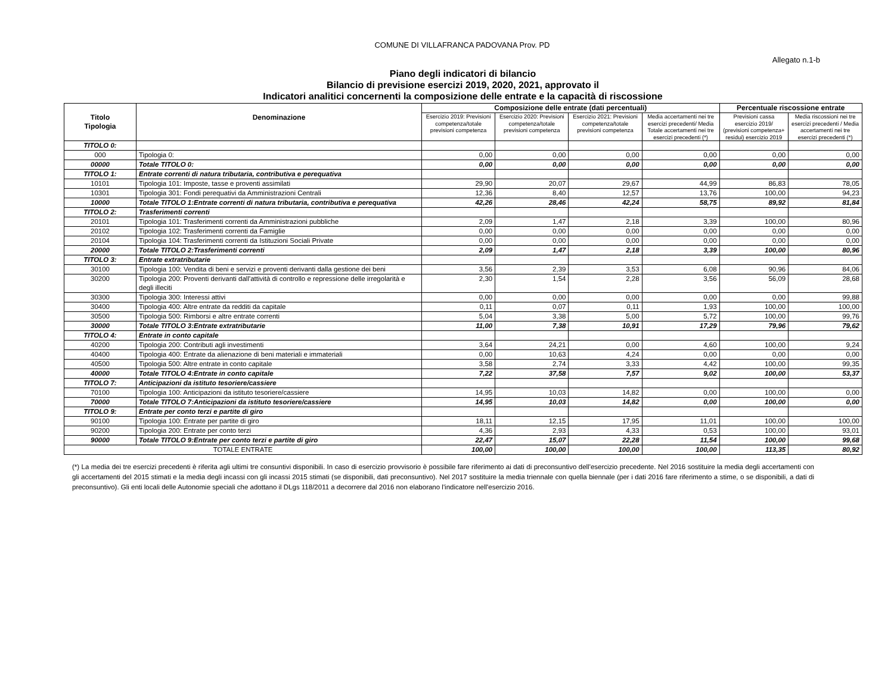COMUNE DI VILLAFRANCA PADOVANA Prov. PD
Allegato n.1-b
Piano degli indicatori di bilancio
Bilancio di previsione esercizi 2019, 2020, 2021, approvato il
Indicatori analitici concernenti la composizione delle entrate e la capacità di riscossione
| Titolo Tipologia | Denominazione | Composizione delle entrate (dati percentuali) | | | | Percentuale riscossione entrate | |
| --- | --- | --- | --- | --- | --- | --- | --- |
| | | Esercizio 2019: Previsioni competenza/totale previsioni competenza | Esercizio 2020: Previsioni competenza/totale previsioni competenza | Esercizio 2021: Previsioni competenza/totale previsioni competenza | Media accertamenti nei tre esercizi precedenti/ Media Totale accertamenti nei tre esercizi precedenti (*) | Previsioni cassa esercizio 2019/ (previsioni competenza+ residui) esercizio 2019 | Media riscossioni nei tre esercizi precedenti / Media accertamenti nei tre esercizi precedenti (*) |
| TITOLO 0: | | | | | | | |
| 000 | Tipologia 0: | 0,00 | 0,00 | 0,00 | 0,00 | 0,00 | 0,00 |
| 00000 | Totale TITOLO 0: | 0,00 | 0,00 | 0,00 | 0,00 | 0,00 | 0,00 |
| TITOLO 1: | Entrate correnti di natura tributaria, contributiva e perequativa | | | | | | |
| 10101 | Tipologia 101: Imposte, tasse e proventi assimilati | 29,90 | 20,07 | 29,67 | 44,99 | 86,83 | 78,05 |
| 10301 | Tipologia 301: Fondi perequativi da Amministrazioni Centrali | 12,36 | 8,40 | 12,57 | 13,76 | 100,00 | 94,23 |
| 10000 | Totale TITOLO 1:Entrate correnti di natura tributaria, contributiva e perequativa | 42,26 | 28,46 | 42,24 | 58,75 | 89,92 | 81,84 |
| TITOLO 2: | Trasferimenti correnti | | | | | | |
| 20101 | Tipologia 101: Trasferimenti correnti da Amministrazioni pubbliche | 2,09 | 1,47 | 2,18 | 3,39 | 100,00 | 80,96 |
| 20102 | Tipologia 102: Trasferimenti correnti da Famiglie | 0,00 | 0,00 | 0,00 | 0,00 | 0,00 | 0,00 |
| 20104 | Tipologia 104: Trasferimenti correnti da Istituzioni Sociali Private | 0,00 | 0,00 | 0,00 | 0,00 | 0,00 | 0,00 |
| 20000 | Totale TITOLO 2:Trasferimenti correnti | 2,09 | 1,47 | 2,18 | 3,39 | 100,00 | 80,96 |
| TITOLO 3: | Entrate extratributarie | | | | | | |
| 30100 | Tipologia 100: Vendita di beni e servizi e proventi derivanti dalla gestione dei beni | 3,56 | 2,39 | 3,53 | 6,08 | 90,96 | 84,06 |
| 30200 | Tipologia 200: Proventi derivanti dall'attività di controllo e repressione delle irregolarità e degli illeciti | 2,30 | 1,54 | 2,28 | 3,56 | 56,09 | 28,68 |
| 30300 | Tipologia 300: Interessi attivi | 0,00 | 0,00 | 0,00 | 0,00 | 0,00 | 99,88 |
| 30400 | Tipologia 400: Altre entrate da redditi da capitale | 0,11 | 0,07 | 0,11 | 1,93 | 100,00 | 100,00 |
| 30500 | Tipologia 500: Rimborsi e altre entrate correnti | 5,04 | 3,38 | 5,00 | 5,72 | 100,00 | 99,76 |
| 30000 | Totale TITOLO 3:Entrate extratributarie | 11,00 | 7,38 | 10,91 | 17,29 | 79,96 | 79,62 |
| TITOLO 4: | Entrate in conto capitale | | | | | | |
| 40200 | Tipologia 200: Contributi agli investimenti | 3,64 | 24,21 | 0,00 | 4,60 | 100,00 | 9,24 |
| 40400 | Tipologia 400: Entrate da alienazione di beni materiali e immateriali | 0,00 | 10,63 | 4,24 | 0,00 | 0,00 | 0,00 |
| 40500 | Tipologia 500: Altre entrate in conto capitale | 3,58 | 2,74 | 3,33 | 4,42 | 100,00 | 99,35 |
| 40000 | Totale TITOLO 4:Entrate in conto capitale | 7,22 | 37,58 | 7,57 | 9,02 | 100,00 | 53,37 |
| TITOLO 7: | Anticipazioni da istituto tesoriere/cassiere | | | | | | |
| 70100 | Tipologia 100: Anticipazioni da istituto tesoriere/cassiere | 14,95 | 10,03 | 14,82 | 0,00 | 100,00 | 0,00 |
| 70000 | Totale TITOLO 7:Anticipazioni da istituto tesoriere/cassiere | 14,95 | 10,03 | 14,82 | 0,00 | 100,00 | 0,00 |
| TITOLO 9: | Entrate per conto terzi e partite di giro | | | | | | |
| 90100 | Tipologia 100: Entrate per partite di giro | 18,11 | 12,15 | 17,95 | 11,01 | 100,00 | 100,00 |
| 90200 | Tipologia 200: Entrate per conto terzi | 4,36 | 2,93 | 4,33 | 0,53 | 100,00 | 93,01 |
| 90000 | Totale TITOLO 9:Entrate per conto terzi e partite di giro | 22,47 | 15,07 | 22,28 | 11,54 | 100,00 | 99,68 |
| TOTALE ENTRATE | | 100,00 | 100,00 | 100,00 | 100,00 | 113,35 | 80,92 |
(*) La media dei tre esercizi precedenti è riferita agli ultimi tre consuntivi disponibili. In caso di esercizio provvisorio è possibile fare riferimento ai dati di preconsuntivo dell'esercizio precedente. Nel 2016 sostituire la media degli accertamenti con gli accertamenti del 2015 stimati e la media degli incassi con gli incassi 2015 stimati (se disponibili, dati preconsuntivo). Nel 2017 sostituire la media triennale con quella biennale (per i dati 2016 fare riferimento a stime, o se disponibili, a dati di preconsuntivo). Gli enti locali delle Autonomie speciali che adottano il DLgs 118/2011 a decorrere dal 2016 non elaborano l'indicatore nell'esercizio 2016.